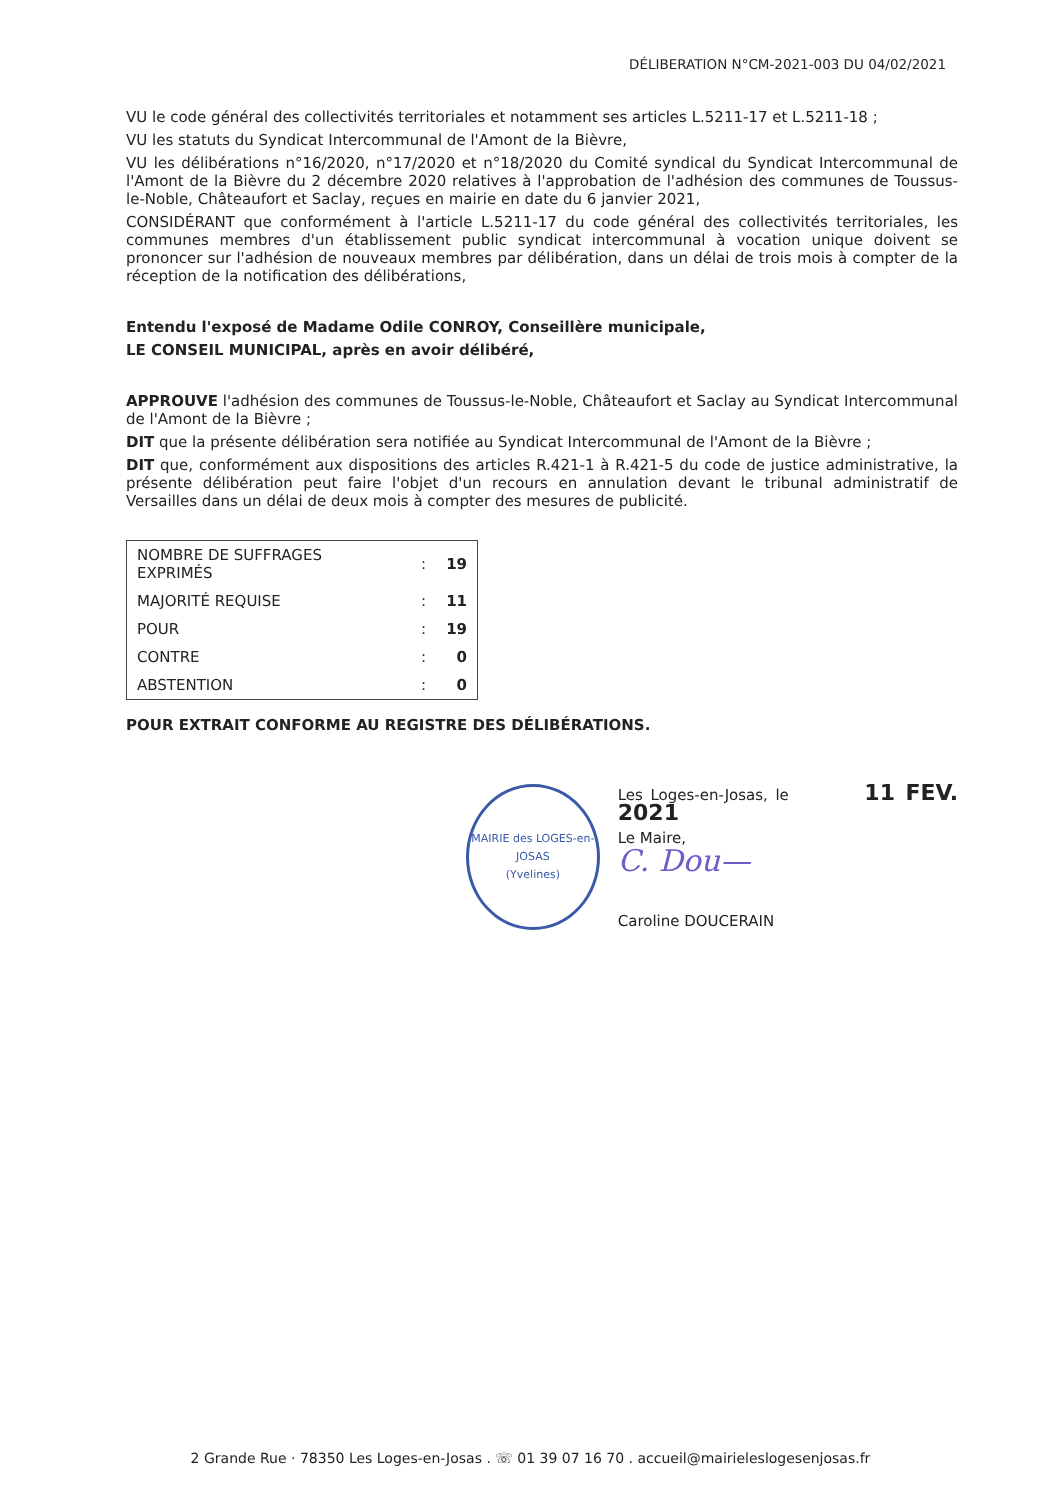DÉLIBERATION N°CM-2021-003 DU 04/02/2021
VU le code général des collectivités territoriales et notamment ses articles L.5211-17 et L.5211-18 ;
VU les statuts du Syndicat Intercommunal de l'Amont de la Bièvre,
VU les délibérations n°16/2020, n°17/2020 et n°18/2020 du Comité syndical du Syndicat Intercommunal de l'Amont de la Bièvre du 2 décembre 2020 relatives à l'approbation de l'adhésion des communes de Toussus-le-Noble, Châteaufort et Saclay, reçues en mairie en date du 6 janvier 2021,
CONSIDÉRANT que conformément à l'article L.5211-17 du code général des collectivités territoriales, les communes membres d'un établissement public syndicat intercommunal à vocation unique doivent se prononcer sur l'adhésion de nouveaux membres par délibération, dans un délai de trois mois à compter de la réception de la notification des délibérations,
Entendu l'exposé de Madame Odile CONROY, Conseillère municipale,
LE CONSEIL MUNICIPAL, après en avoir délibéré,
APPROUVE l'adhésion des communes de Toussus-le-Noble, Châteaufort et Saclay au Syndicat Intercommunal de l'Amont de la Bièvre ;
DIT que la présente délibération sera notifiée au Syndicat Intercommunal de l'Amont de la Bièvre ;
DIT que, conformément aux dispositions des articles R.421-1 à R.421-5 du code de justice administrative, la présente délibération peut faire l'objet d'un recours en annulation devant le tribunal administratif de Versailles dans un délai de deux mois à compter des mesures de publicité.
| NOMBRE DE SUFFRAGES EXPRIMÉS | : | 19 |
| MAJORITÉ REQUISE | : | 11 |
| POUR | : | 19 |
| CONTRE | : | 0 |
| ABSTENTION | : | 0 |
POUR EXTRAIT CONFORME AU REGISTRE DES DÉLIBÉRATIONS.
MAIRIE des LOGES-en-JOSAS
(Yvelines)
Les Loges-en-Josas, le 11 FEV. 2021
Le Maire,
C. Dou—
Caroline DOUCERAIN
2 Grande Rue · 78350 Les Loges-en-Josas . ☏ 01 39 07 16 70 . accueil@mairieleslogesenjosas.fr